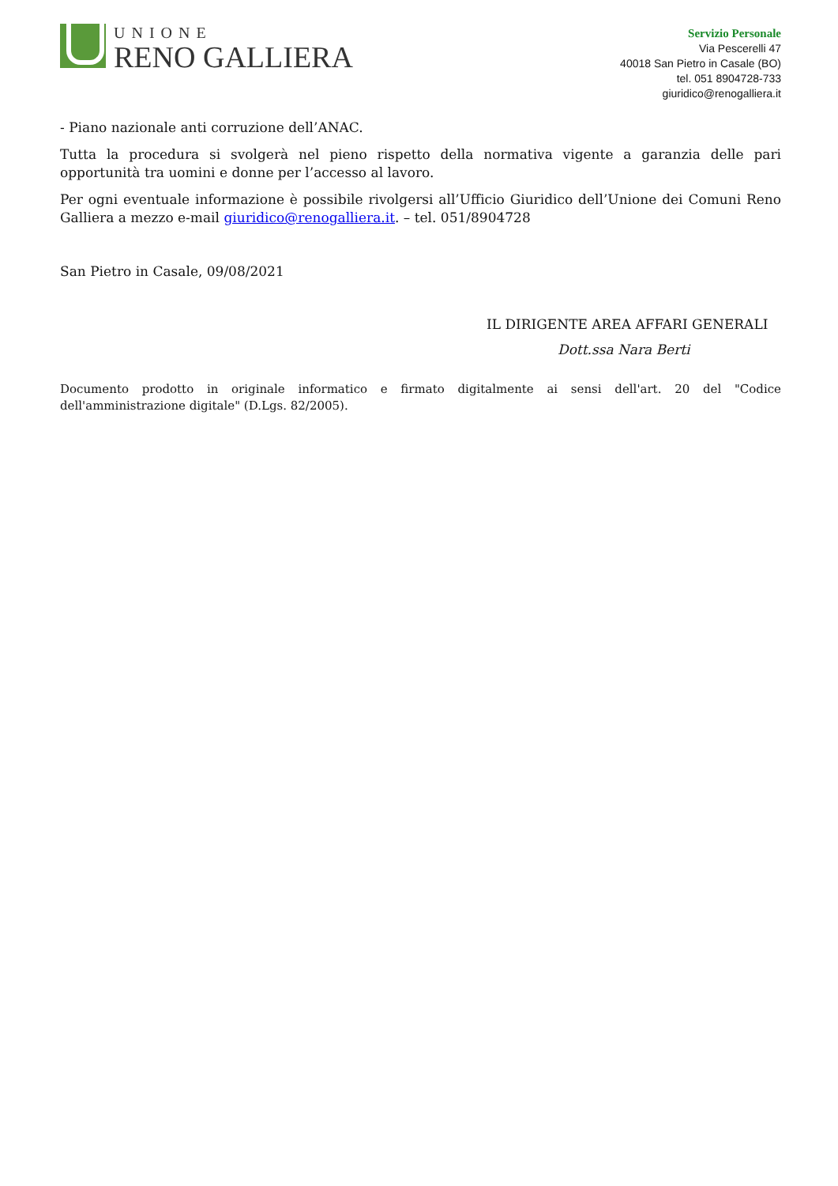UNIONE
RENO GALLIERA
Servizio Personale
Via Pescerelli 47
40018 San Pietro in Casale (BO)
tel. 051 8904728-733
giuridico@renogalliera.it
- Piano nazionale anti corruzione dell’ANAC.
Tutta la procedura si svolgerà nel pieno rispetto della normativa vigente a garanzia delle pari opportunità tra uomini e donne per l’accesso al lavoro.
Per ogni eventuale informazione è possibile rivolgersi all’Ufficio Giuridico dell’Unione dei Comuni Reno Galliera a mezzo e-mail giuridico@renogalliera.it. – tel. 051/8904728
San Pietro in Casale, 09/08/2021
IL DIRIGENTE AREA AFFARI GENERALI
Dott.ssa Nara Berti
Documento prodotto in originale informatico e firmato digitalmente ai sensi dell'art. 20 del "Codice dell'amministrazione digitale" (D.Lgs. 82/2005).